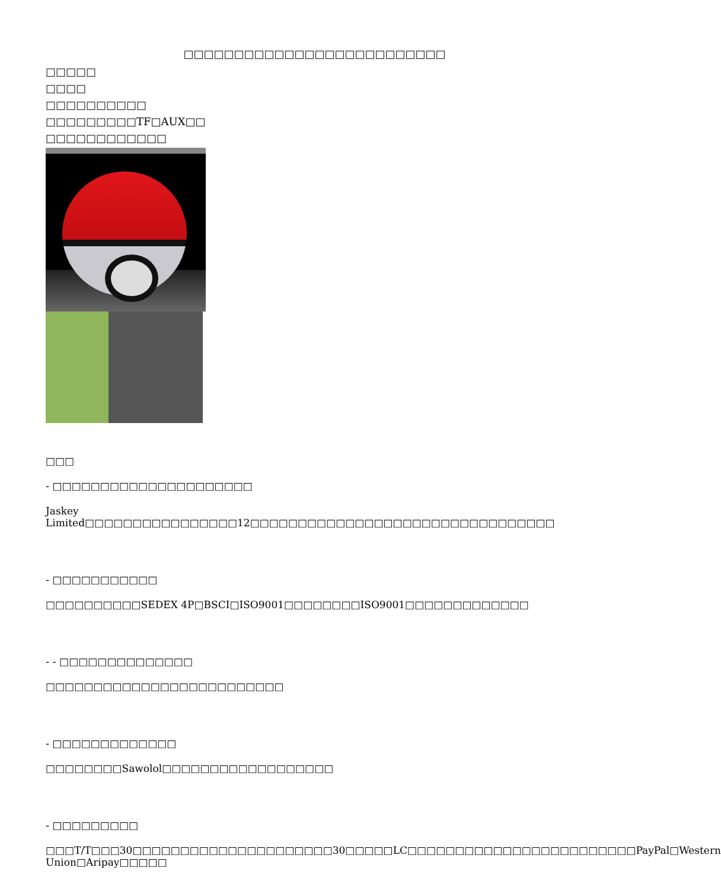□□□□□□□□□□□□□□□□□□□□□□□□□□
□□□□□
□□□□
□□□□□□□□□□
□□□□□□□□□TF□AUX□□
□□□□□□□□□□□□
□□□
- □□□□□□□□□□□□□□□□□□□□□
Jaskey Limited□□□□□□□□□□□□□□□□12□□□□□□□□□□□□□□□□□□□□□□□□□□□□□□□□
- □□□□□□□□□□□
□□□□□□□□□□SEDEX 4P□BSCI□ISO9001□□□□□□□□ISO9001□□□□□□□□□□□□□
- - □□□□□□□□□□□□□□
□□□□□□□□□□□□□□□□□□□□□□□□□
- □□□□□□□□□□□□□
□□□□□□□□Sawolol□□□□□□□□□□□□□□□□□□
- □□□□□□□□□
□□□T/T□□□30□□□□□□□□□□□□□□□□□□□□□30□□□□□LC□□□□□□□□□□□□□□□□□□□□□□□□PayPal□Western Union□Aripay□□□□□